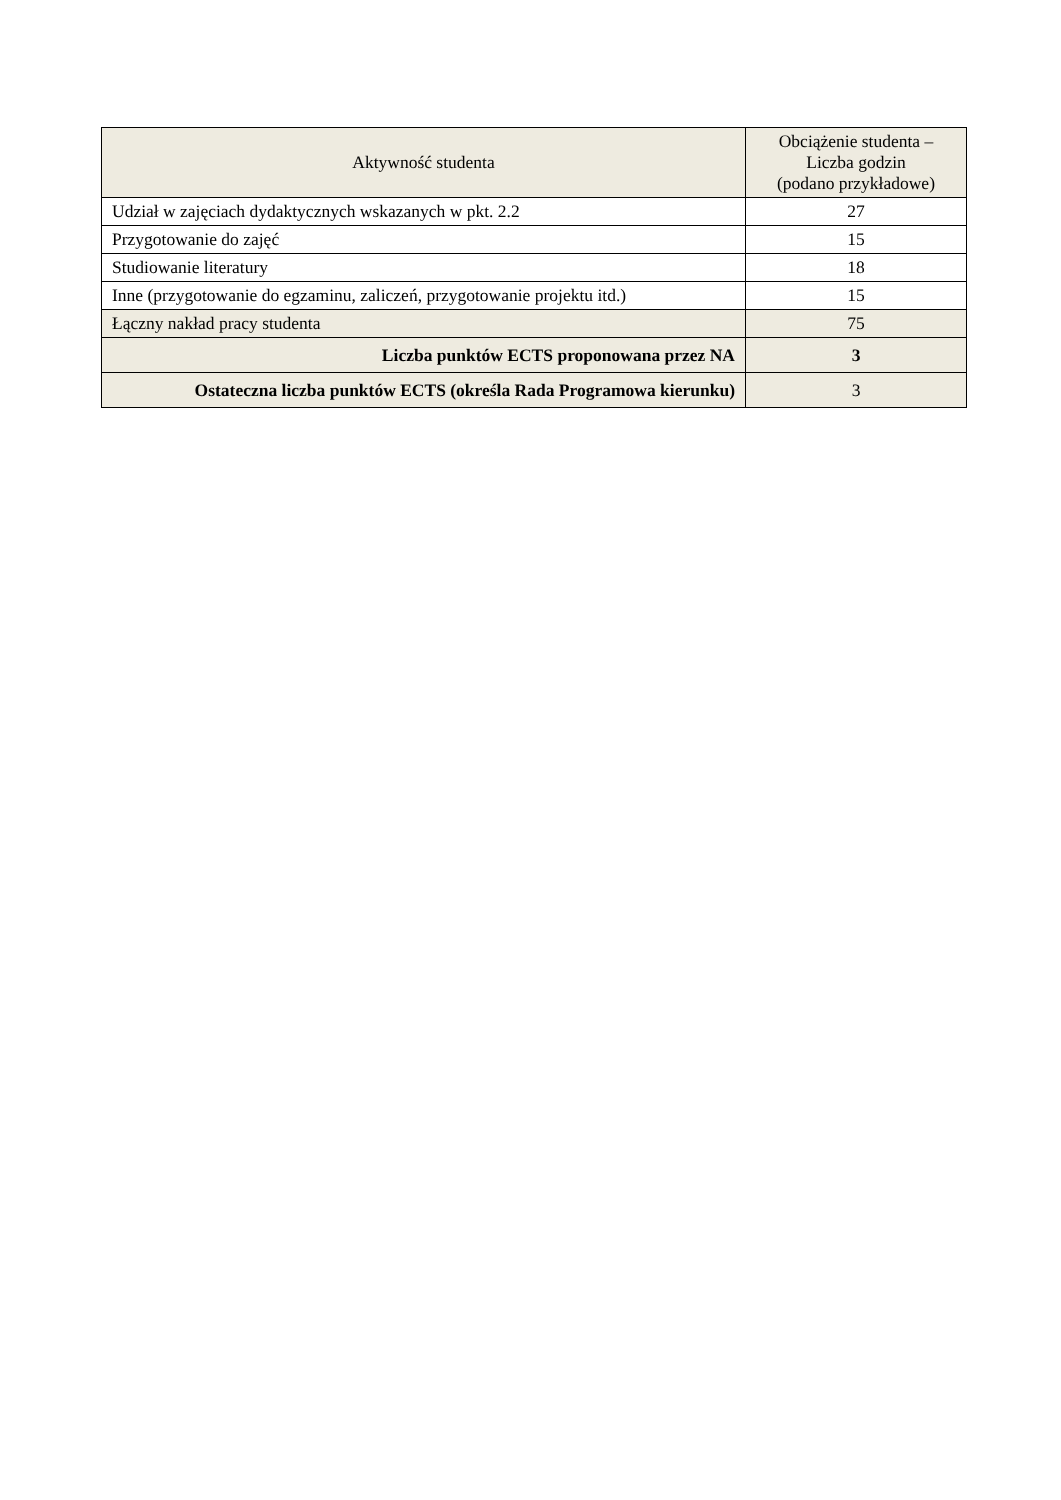| Aktywność studenta | Obciążenie studenta – Liczba godzin (podano przykładowe) |
| --- | --- |
| Udział w zajęciach dydaktycznych wskazanych w pkt. 2.2 | 27 |
| Przygotowanie do zajęć | 15 |
| Studiowanie literatury | 18 |
| Inne (przygotowanie do egzaminu, zaliczeń, przygotowanie projektu itd.) | 15 |
| Łączny nakład pracy studenta | 75 |
| Liczba punktów ECTS proponowana przez NA | 3 |
| Ostateczna liczba punktów ECTS (określa Rada Programowa kierunku) | 3 |